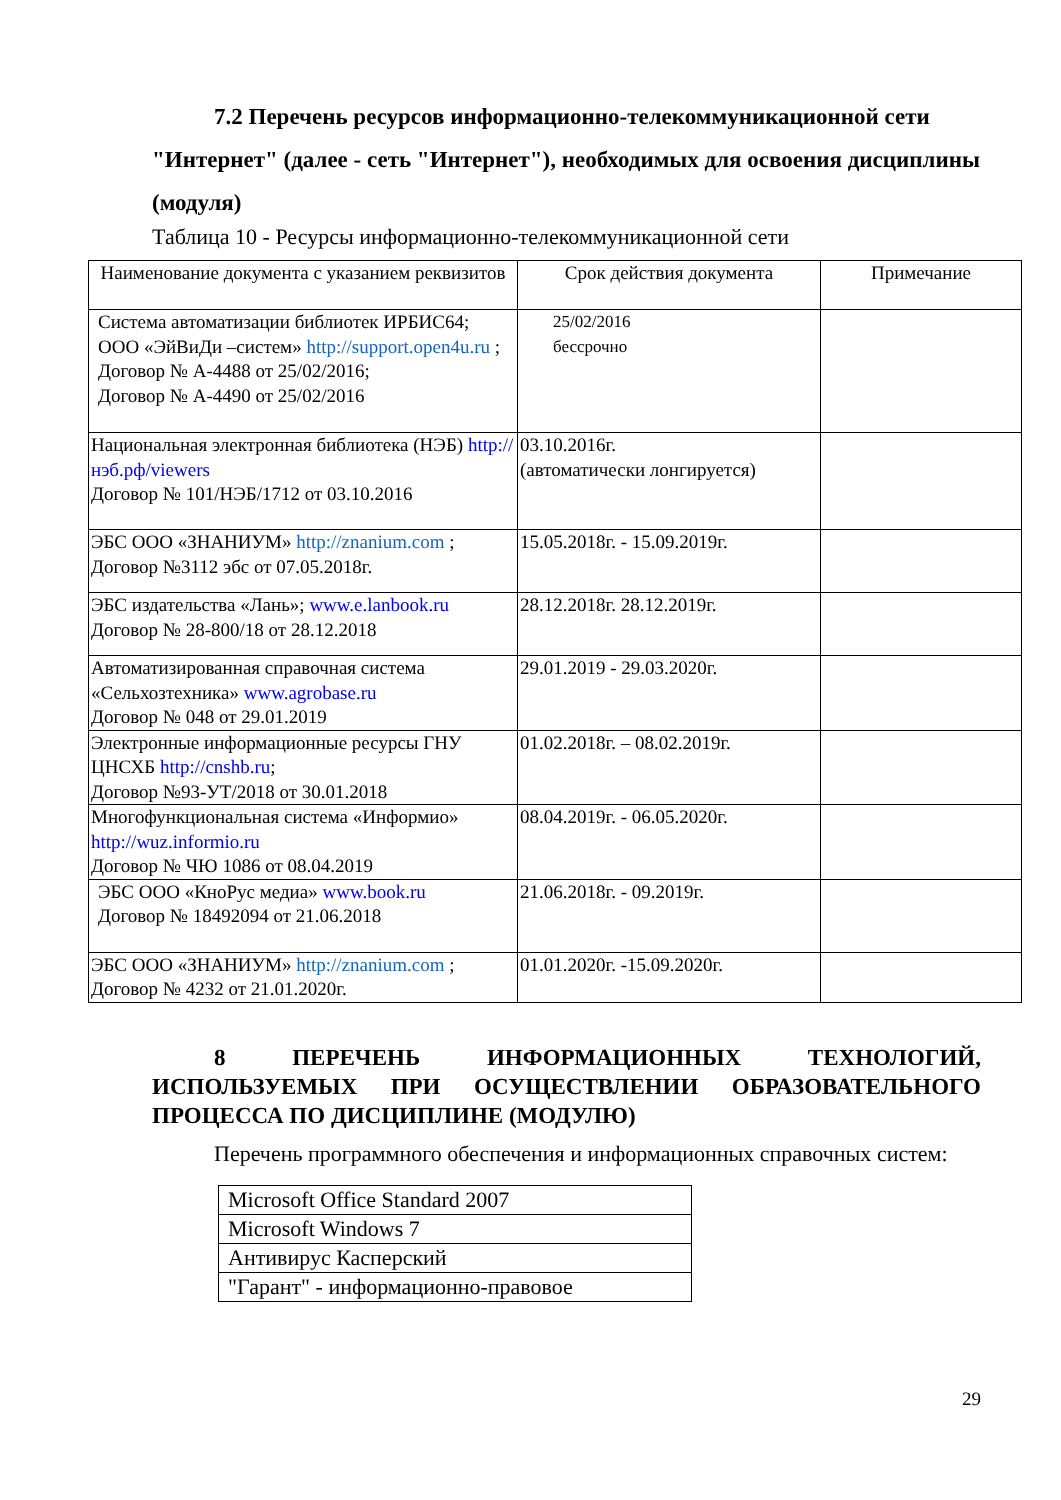7.2 Перечень ресурсов информационно-телекоммуникационной сети "Интернет" (далее - сеть "Интернет"), необходимых для освоения дисциплины (модуля)
Таблица 10 - Ресурсы информационно-телекоммуникационной сети
| Наименование документа с указанием реквизитов | Срок действия документа | Примечание |
| --- | --- | --- |
| Система автоматизации библиотек ИРБИС64; ООО «ЭйВиДи –систем» http://support.open4u.ru ; Договор № А-4488 от 25/02/2016; Договор № А-4490 от 25/02/2016 | 25/02/2016 бессрочно | |
| Национальная электронная библиотека (НЭБ) http://нэб.рф/viewers Договор № 101/НЭБ/1712 от 03.10.2016 | 03.10.2016г. (автоматически лонгируется) | |
| ЭБС ООО «ЗНАНИУМ» http://znanium.com ; Договор №3112 эбс от 07.05.2018г. | 15.05.2018г. - 15.09.2019г. | |
| ЭБС издательства «Лань»; www.e.lanbook.ru Договор № 28-800/18 от 28.12.2018 | 28.12.2018г. 28.12.2019г. | |
| Автоматизированная справочная система «Сельхозтехника» www.agrobase.ru Договор № 048 от 29.01.2019 | 29.01.2019 - 29.03.2020г. | |
| Электронные информационные ресурсы ГНУ ЦНСХБ http://cnshb.ru ; Договор №93-УТ/2018 от 30.01.2018 | 01.02.2018г. – 08.02.2019г. | |
| Многофункциональная система «Информио» http://wuz.informio.ru Договор № ЧЮ 1086 от 08.04.2019 | 08.04.2019г. - 06.05.2020г. | |
| ЭБС ООО «КноРус медиа» www.book.ru Договор № 18492094 от 21.06.2018 | 21.06.2018г. - 09.2019г. | |
| ЭБС ООО «ЗНАНИУМ» http://znanium.com ; Договор № 4232 от 21.01.2020г. | 01.01.2020г. -15.09.2020г. | |
8 ПЕРЕЧЕНЬ ИНФОРМАЦИОННЫХ ТЕХНОЛОГИЙ, ИСПОЛЬЗУЕМЫХ ПРИ ОСУЩЕСТВЛЕНИИ ОБРАЗОВАТЕЛЬНОГО ПРОЦЕССА ПО ДИСЦИПЛИНЕ (МОДУЛЮ)
Перечень программного обеспечения и информационных справочных систем:
| Microsoft Office Standard 2007 |
| Microsoft Windows 7 |
| Антивирус Касперский |
| "Гарант" - информационно-правовое |
29